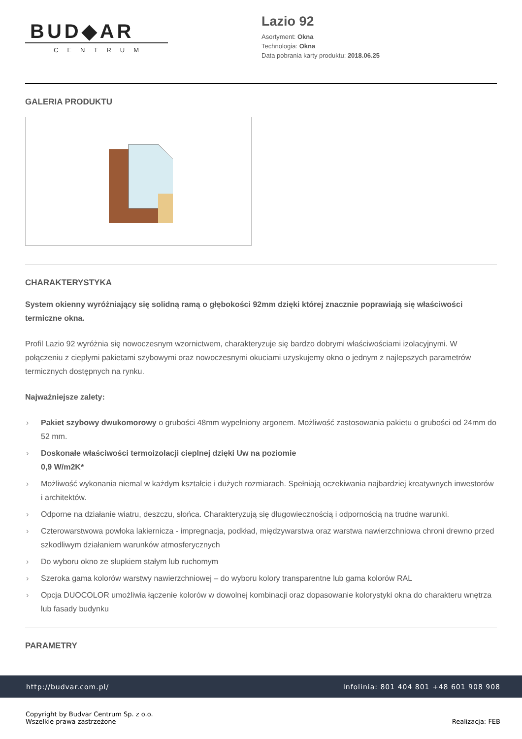BUD◆AR
CENTRUM
Lazio 92
Asortyment: Okna
Technologia: Okna
Data pobrania karty produktu: 2018.06.25
GALERIA PRODUKTU
CHARAKTERYSTYKA
System okienny wyróżniający się solidną ramą o głębokości 92mm dzięki której znacznie poprawiają się właściwości termiczne okna.
Profil Lazio 92 wyróżnia się nowoczesnym wzornictwem, charakteryzuje się bardzo dobrymi właściwościami izolacyjnymi. W połączeniu z ciepłymi pakietami szybowymi oraz nowoczesnymi okuciami uzyskujemy okno o jednym z najlepszych parametrów termicznych dostępnych na rynku.
Najważniejsze zalety:
› Pakiet szybowy dwukomorowy o grubości 48mm wypełniony argonem. Możliwość zastosowania pakietu o grubości od 24mm do 52 mm.
› Doskonałe właściwości termoizolacji cieplnej dzięki Uw na poziomie
0,9 W/m2K*
› Możliwość wykonania niemal w każdym kształcie i dużych rozmiarach. Spełniają oczekiwania najbardziej kreatywnych inwestorów i architektów.
› Odporne na działanie wiatru, deszczu, słońca. Charakteryzują się długowiecznością i odpornością na trudne warunki.
› Czterowarstwowa powłoka lakiernicza - impregnacja, podkład, międzywarstwa oraz warstwa nawierzchniowa chroni drewno przed szkodliwym działaniem warunków atmosferycznych
› Do wyboru okno ze słupkiem stałym lub ruchomym
› Szeroka gama kolorów warstwy nawierzchniowej – do wyboru kolory transparentne lub gama kolorów RAL
› Opcja DUOCOLOR umożliwia łączenie kolorów w dowolnej kombinacji oraz dopasowanie kolorystyki okna do charakteru wnętrza lub fasady budynku
PARAMETRY
http://budvar.com.pl/ Infolinia: 801 404 801 +48 601 908 908
Copyright by Budvar Centrum Sp. z o.o.
Wszelkie prawa zastrzeżone
Realizacja: FEB